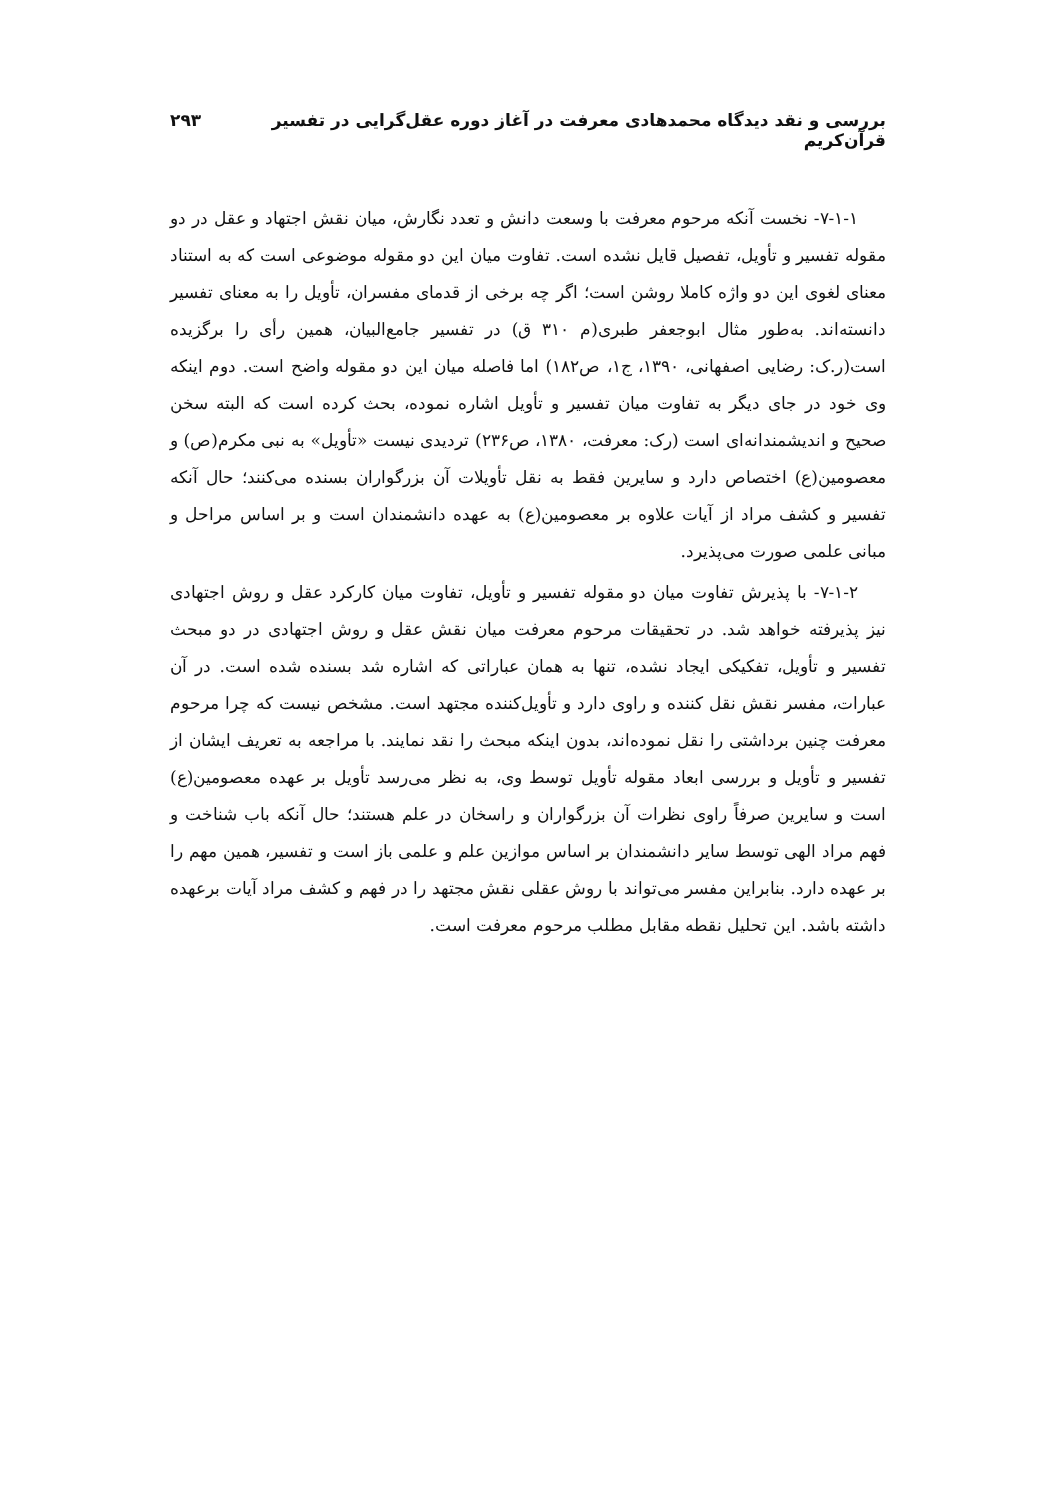بررسی و نقد دیدگاه محمدهادی معرفت در آغاز دوره عقل‌گرایی در تفسیر قرآن‌کریم ۲۹۳
۷-۱-۱- نخست آنکه مرحوم معرفت با وسعت دانش و تعدد نگارش، میان نقش اجتهاد و عقل در دو مقوله تفسیر و تأویل، تفصیل قایل نشده است. تفاوت میان این دو مقوله موضوعی است که به استناد معنای لغوی این دو واژه کاملا روشن است؛ اگر چه برخی از قدمای مفسران، تأویل را به معنای تفسیر دانسته‌اند. به‌طور مثال ابوجعفر طبری(م ۳۱۰ ق) در تفسیر جامع‌البیان، همین رأی را برگزیده است(ر.ک: رضایی اصفهانی، ۱۳۹۰، ج۱، ص۱۸۲) اما فاصله میان این دو مقوله واضح است. دوم اینکه وی خود در جای دیگر به تفاوت میان تفسیر و تأویل اشاره نموده، بحث کرده است که البته سخن صحیح و اندیشمندانه‌ای است (رک: معرفت، ۱۳۸۰، ص۲۳۶) تردیدی نیست «تأویل» به نبی مکرم(ص) و معصومین(ع) اختصاص دارد و سایرین فقط به نقل تأویلات آن بزرگواران بسنده می‌کنند؛ حال آنکه تفسیر و کشف مراد از آیات علاوه بر معصومین(ع) به عهده دانشمندان است و بر اساس مراحل و مبانی علمی صورت می‌پذیرد.
۷-۱-۲- با پذیرش تفاوت میان دو مقوله تفسیر و تأویل، تفاوت میان کارکرد عقل و روش اجتهادی نیز پذیرفته خواهد شد. در تحقیقات مرحوم معرفت میان نقش عقل و روش اجتهادی در دو مبحث تفسیر و تأویل، تفکیکی ایجاد نشده، تنها به همان عباراتی که اشاره شد بسنده شده است. در آن عبارات، مفسر نقش نقل کننده و راوی دارد و تأویل‌کننده مجتهد است. مشخص نیست که چرا مرحوم معرفت چنین برداشتی را نقل نموده‌اند، بدون اینکه مبحث را نقد نمایند. با مراجعه به تعریف ایشان از تفسیر و تأویل و بررسی ابعاد مقوله تأویل توسط وی، به نظر می‌رسد تأویل بر عهده معصومین(ع) است و سایرین صرفاً راوی نظرات آن بزرگواران و راسخان در علم هستند؛ حال آنکه باب شناخت و فهم مراد الهی توسط سایر دانشمندان بر اساس موازین علم و علمی باز است و تفسیر، همین مهم را بر عهده دارد. بنابراین مفسر می‌تواند با روش عقلی نقش مجتهد را در فهم و کشف مراد آیات برعهده داشته باشد. این تحلیل نقطه مقابل مطلب مرحوم معرفت است.